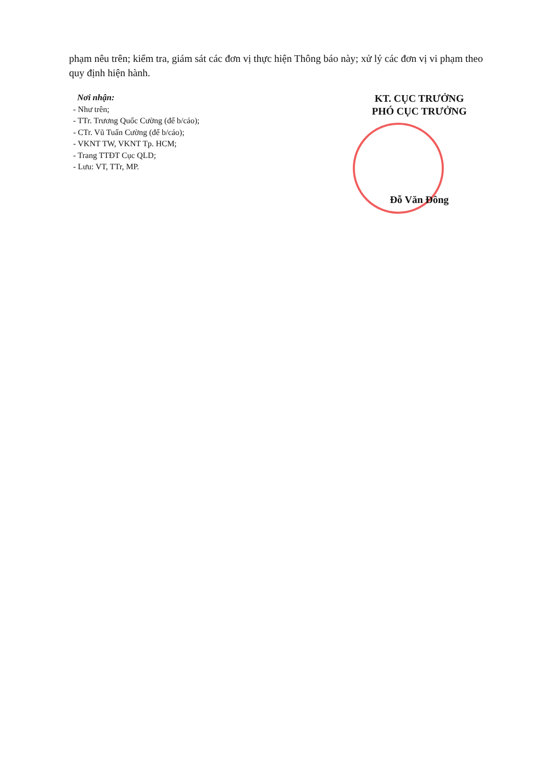phạm nêu trên; kiểm tra, giám sát các đơn vị thực hiện Thông báo này; xử lý các đơn vị vi phạm theo quy định hiện hành.
Nơi nhận:
- Như trên;
- TTr. Trương Quốc Cường (để b/cáo);
- CTr. Vũ Tuấn Cường (để b/cáo);
- VKNT TW, VKNT Tp. HCM;
- Trang TTĐT Cục QLD;
- Lưu: VT, TTr, MP.
KT. CỤC TRƯỞNG
PHÓ CỤC TRƯỞNG
Đỗ Văn Đông